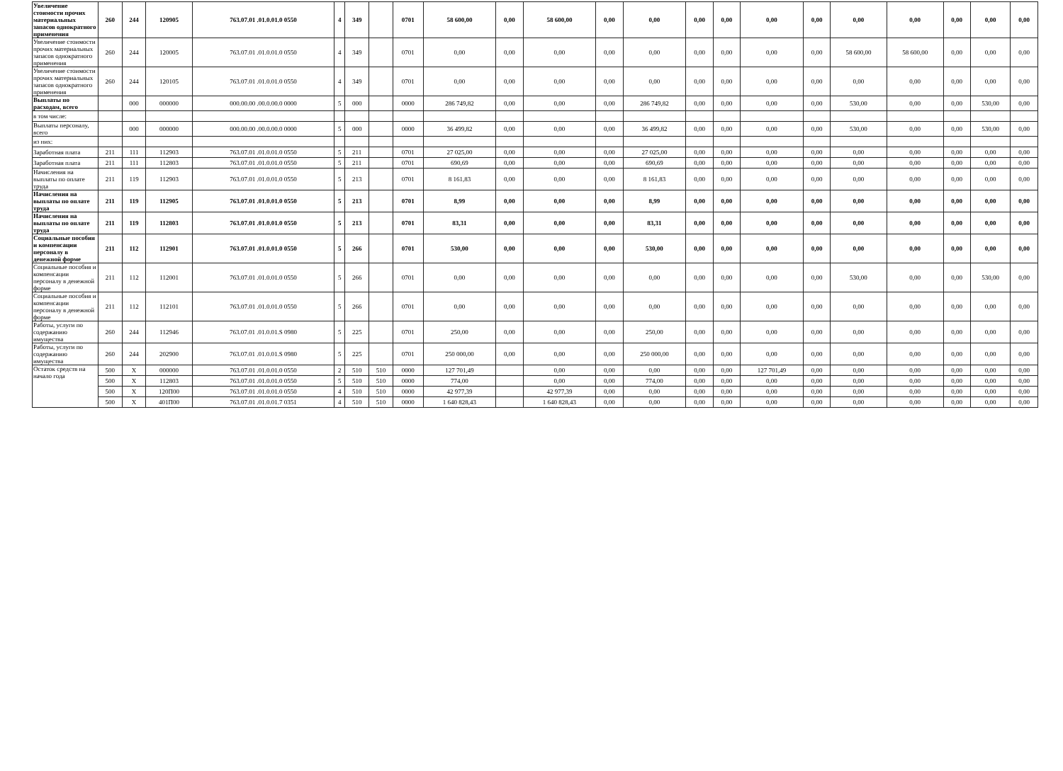| Увеличение стоимости прочих материальных запасов однократного применения | 260 | 244 | 120905 | 763.07.01 .01.0.01.0 0550 | 4 | 349 | | 0701 | 58 600,00 | 0,00 | 58 600,00 | 0,00 | 0,00 | 0,00 | 0,00 | 0,00 | 0,00 | 0,00 | 0,00 | 0,00 | 0,00 | 0,00 |
| Увеличение стоимости прочих материальных запасов однократного применения | 260 | 244 | 120005 | 763.07.01 .01.0.01.0 0550 | 4 | 349 | | 0701 | 0,00 | 0,00 | 0,00 | 0,00 | 0,00 | 0,00 | 0,00 | 0,00 | 0,00 | 58 600,00 | 58 600,00 | 0,00 | 0,00 | 0,00 |
| Увеличение стоимости прочих материальных запасов однократного применения | 260 | 244 | 120105 | 763.07.01 .01.0.01.0 0550 | 4 | 349 | | 0701 | 0,00 | 0,00 | 0,00 | 0,00 | 0,00 | 0,00 | 0,00 | 0,00 | 0,00 | 0,00 | 0,00 | 0,00 | 0,00 | 0,00 |
| Выплаты по расходам, всего | | 000 | 000000 | 000.00.00 .00.0.00.0 0000 | 5 | 000 | | 0000 | 286 749,82 | 0,00 | 0,00 | 0,00 | 286 749,82 | 0,00 | 0,00 | 0,00 | 0,00 | 530,00 | 0,00 | 0,00 | 530,00 | 0,00 |
| в том числе: | | | | | | | | | | | | | | | | | | | | | | |
| Выплаты персоналу, всего | | 000 | 000000 | 000.00.00 .00.0.00.0 0000 | 5 | 000 | | 0000 | 36 499,82 | 0,00 | 0,00 | 0,00 | 36 499,82 | 0,00 | 0,00 | 0,00 | 0,00 | 530,00 | 0,00 | 0,00 | 530,00 | 0,00 |
| из них: | | | | | | | | | | | | | | | | | | | | | | |
| Заработная плата | 211 | 111 | 112903 | 763.07.01 .01.0.01.0 0550 | 5 | 211 | | 0701 | 27 025,00 | 0,00 | 0,00 | 0,00 | 27 025,00 | 0,00 | 0,00 | 0,00 | 0,00 | 0,00 | 0,00 | 0,00 | 0,00 | 0,00 |
| Заработная плата | 211 | 111 | 112803 | 763.07.01 .01.0.01.0 0550 | 5 | 211 | | 0701 | 690,69 | 0,00 | 0,00 | 0,00 | 690,69 | 0,00 | 0,00 | 0,00 | 0,00 | 0,00 | 0,00 | 0,00 | 0,00 | 0,00 |
| Начисления на выплаты по оплате труда | 211 | 119 | 112903 | 763.07.01 .01.0.01.0 0550 | 5 | 213 | | 0701 | 8 161,83 | 0,00 | 0,00 | 0,00 | 8 161,83 | 0,00 | 0,00 | 0,00 | 0,00 | 0,00 | 0,00 | 0,00 | 0,00 | 0,00 |
| Начисления на выплаты по оплате труда | 211 | 119 | 112905 | 763.07.01 .01.0.01.0 0550 | 5 | 213 | | 0701 | 8,99 | 0,00 | 0,00 | 0,00 | 8,99 | 0,00 | 0,00 | 0,00 | 0,00 | 0,00 | 0,00 | 0,00 | 0,00 | 0,00 |
| Начисления на выплаты по оплате труда | 211 | 119 | 112803 | 763.07.01 .01.0.01.0 0550 | 5 | 213 | | 0701 | 83,31 | 0,00 | 0,00 | 0,00 | 83,31 | 0,00 | 0,00 | 0,00 | 0,00 | 0,00 | 0,00 | 0,00 | 0,00 | 0,00 |
| Социальные пособия и компенсации персоналу в денежной форме | 211 | 112 | 112901 | 763.07.01 .01.0.01.0 0550 | 5 | 266 | | 0701 | 530,00 | 0,00 | 0,00 | 0,00 | 530,00 | 0,00 | 0,00 | 0,00 | 0,00 | 0,00 | 0,00 | 0,00 | 0,00 | 0,00 |
| Социальные пособия и компенсации персоналу в денежной форме | 211 | 112 | 112001 | 763.07.01 .01.0.01.0 0550 | 5 | 266 | | 0701 | 0,00 | 0,00 | 0,00 | 0,00 | 0,00 | 0,00 | 0,00 | 0,00 | 0,00 | 530,00 | 0,00 | 0,00 | 530,00 | 0,00 |
| Социальные пособия и компенсации персоналу в денежной форме | 211 | 112 | 112101 | 763.07.01 .01.0.01.0 0550 | 5 | 266 | | 0701 | 0,00 | 0,00 | 0,00 | 0,00 | 0,00 | 0,00 | 0,00 | 0,00 | 0,00 | 0,00 | 0,00 | 0,00 | 0,00 | 0,00 |
| Работы, услуги по содержанию имущества | 260 | 244 | 112946 | 763.07.01 .01.0.01.S 0980 | 5 | 225 | | 0701 | 250,00 | 0,00 | 0,00 | 0,00 | 250,00 | 0,00 | 0,00 | 0,00 | 0,00 | 0,00 | 0,00 | 0,00 | 0,00 | 0,00 |
| Работы, услуги по содержанию имущества | 260 | 244 | 202900 | 763.07.01 .01.0.01.S 0980 | 5 | 225 | | 0701 | 250 000,00 | 0,00 | 0,00 | 0,00 | 250 000,00 | 0,00 | 0,00 | 0,00 | 0,00 | 0,00 | 0,00 | 0,00 | 0,00 | 0,00 |
| Остаток средств на начало года | 500 | X | 000000 | 763.07.01 .01.0.01.0 0550 | 2 | 510 | 510 | 0000 | 127 701,49 | | 0,00 | 0,00 | 0,00 | 0,00 | 0,00 | 127 701,49 | 0,00 | 0,00 | 0,00 | 0,00 | 0,00 | 0,00 |
| | 500 | X | 112803 | 763.07.01 .01.0.01.0 0550 | 5 | 510 | 510 | 0000 | 774,00 | | 0,00 | 0,00 | 774,00 | 0,00 | 0,00 | 0,00 | 0,00 | 0,00 | 0,00 | 0,00 | 0,00 | 0,00 |
| | 500 | X | 120П00 | 763.07.01 .01.0.01.0 0550 | 4 | 510 | 510 | 0000 | 42 977,39 | | 42 977,39 | 0,00 | 0,00 | 0,00 | 0,00 | 0,00 | 0,00 | 0,00 | 0,00 | 0,00 | 0,00 | 0,00 |
| | 500 | X | 401П00 | 763.07.01 .01.0.01.7 0351 | 4 | 510 | 510 | 0000 | 1 640 828,43 | | 1 640 828,43 | 0,00 | 0,00 | 0,00 | 0,00 | 0,00 | 0,00 | 0,00 | 0,00 | 0,00 | 0,00 | 0,00 |